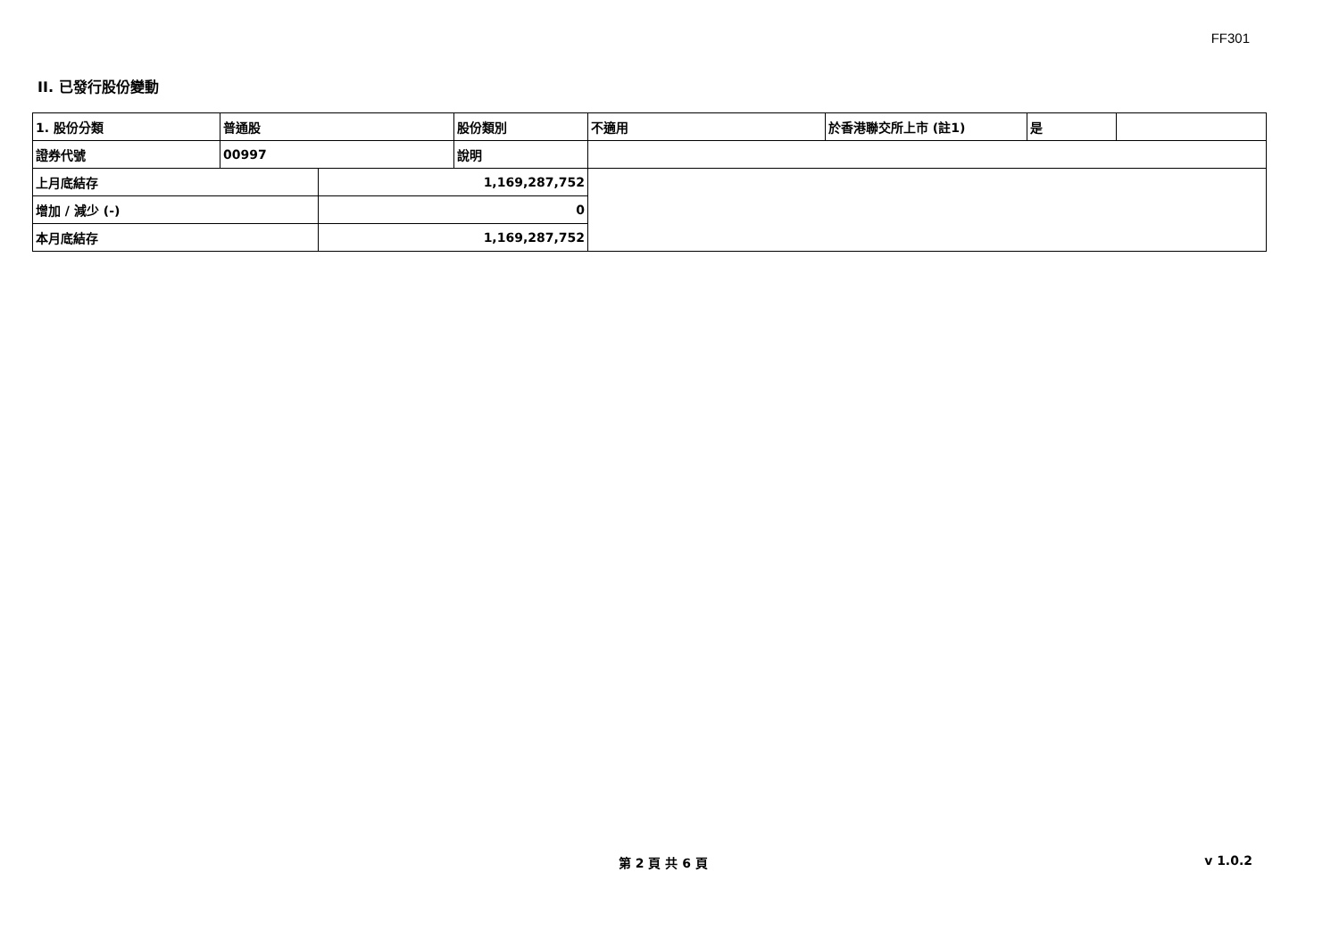FF301
II. 已發行股份變動
| 1. 股份分類 | 普通股 | | 股份類別 | 不適用 | 於香港聯交所上市 (註1) | 是 | |
| 證券代號 | 00997 | | 說明 | | | | |
| 上月底結存 | | 1,169,287,752 | | | | | |
| 增加 / 減少 (-) | | 0 | | | | | |
| 本月底結存 | | 1,169,287,752 | | | | | |
第 2 頁 共 6 頁 v 1.0.2